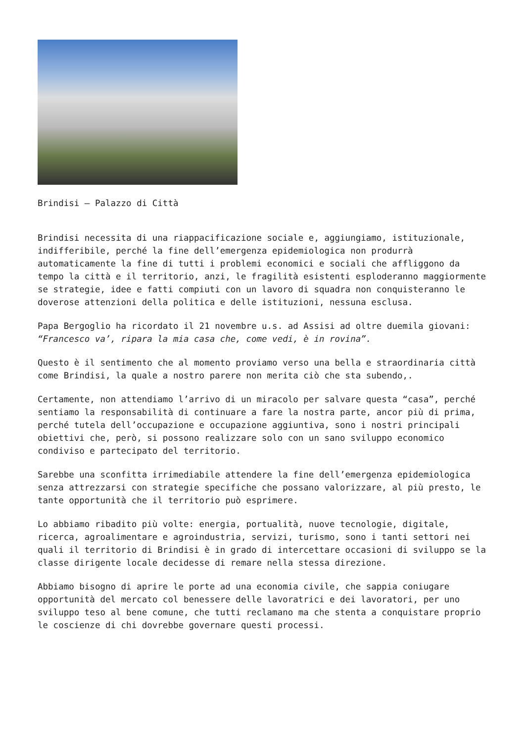Brindisi – Palazzo di Città
Brindisi necessita di una riappacificazione sociale e, aggiungiamo, istituzionale, indifferibile, perché la fine dell’emergenza epidemiologica non produrrà automaticamente la fine di tutti i problemi economici e sociali che affliggono da tempo la città e il territorio, anzi, le fragilità esistenti esploderanno maggiormente se strategie, idee e fatti compiuti con un lavoro di squadra non conquisteranno le doverose attenzioni della politica e delle istituzioni, nessuna esclusa.
Papa Bergoglio ha ricordato il 21 novembre u.s. ad Assisi ad oltre duemila giovani: “Francesco va’, ripara la mia casa che, come vedi, è in rovina”.
Questo è il sentimento che al momento proviamo verso una bella e straordinaria città come Brindisi, la quale a nostro parere non merita ciò che sta subendo,.
Certamente, non attendiamo l’arrivo di un miracolo per salvare questa “casa”, perché sentiamo la responsabilità di continuare a fare la nostra parte, ancor più di prima, perché tutela dell’occupazione e occupazione aggiuntiva, sono i nostri principali obiettivi che, però, si possono realizzare solo con un sano sviluppo economico condiviso e partecipato del territorio.
Sarebbe una sconfitta irrimediabile attendere la fine dell’emergenza epidemiologica senza attrezzarsi con strategie specifiche che possano valorizzare, al più presto, le tante opportunità che il territorio può esprimere.
Lo abbiamo ribadito più volte: energia, portualità, nuove tecnologie, digitale, ricerca, agroalimentare e agroindustria, servizi, turismo, sono i tanti settori nei quali il territorio di Brindisi è in grado di intercettare occasioni di sviluppo se la classe dirigente locale decidesse di remare nella stessa direzione.
Abbiamo bisogno di aprire le porte ad una economia civile, che sappia coniugare opportunità del mercato col benessere delle lavoratrici e dei lavoratori, per uno sviluppo teso al bene comune, che tutti reclamano ma che stenta a conquistare proprio le coscienze di chi dovrebbe governare questi processi.